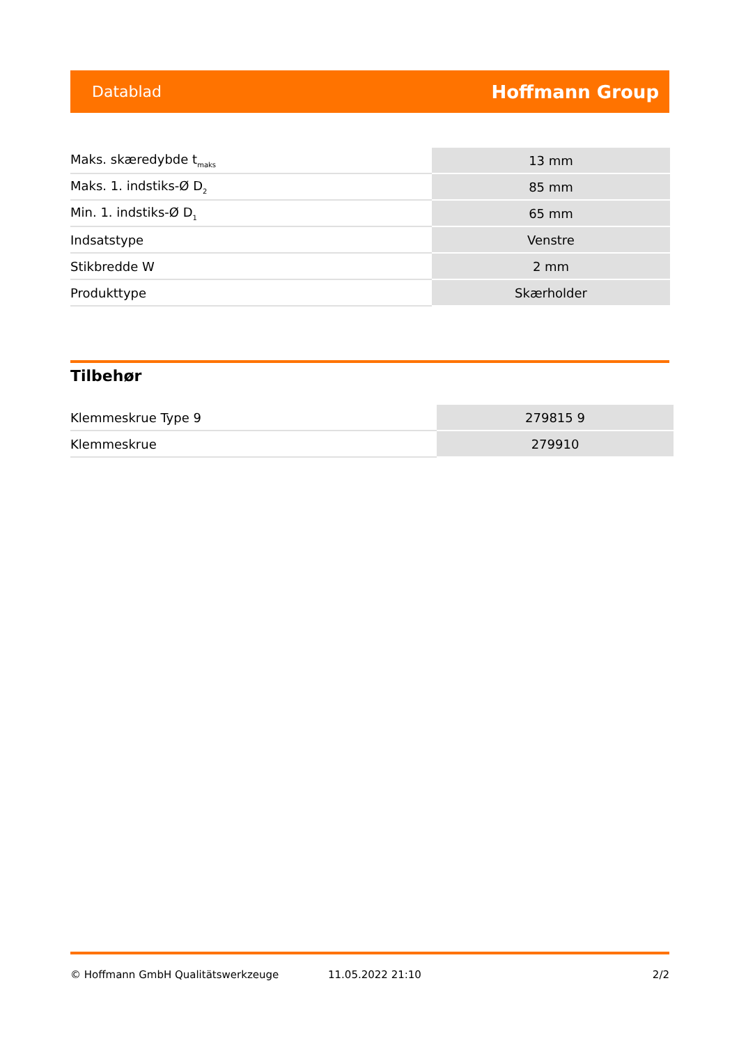Datablad Hoffmann Group
| Maks. skæredybde t<sub>maks</sub> | 13 mm |
| Maks. 1. indstiks-Ø D<sub>2</sub> | 85 mm |
| Min. 1. indstiks-Ø D<sub>1</sub> | 65 mm |
| Indsatstype | Venstre |
| Stikbredde W | 2 mm |
| Produkttype | Skærholder |
Tilbehør
| Klemmeskrue Type 9 | 279815 9 |
| Klemmeskrue | 279910 |
© Hoffmann GmbH Qualitätswerkzeuge 11.05.2022 21:10 2/2